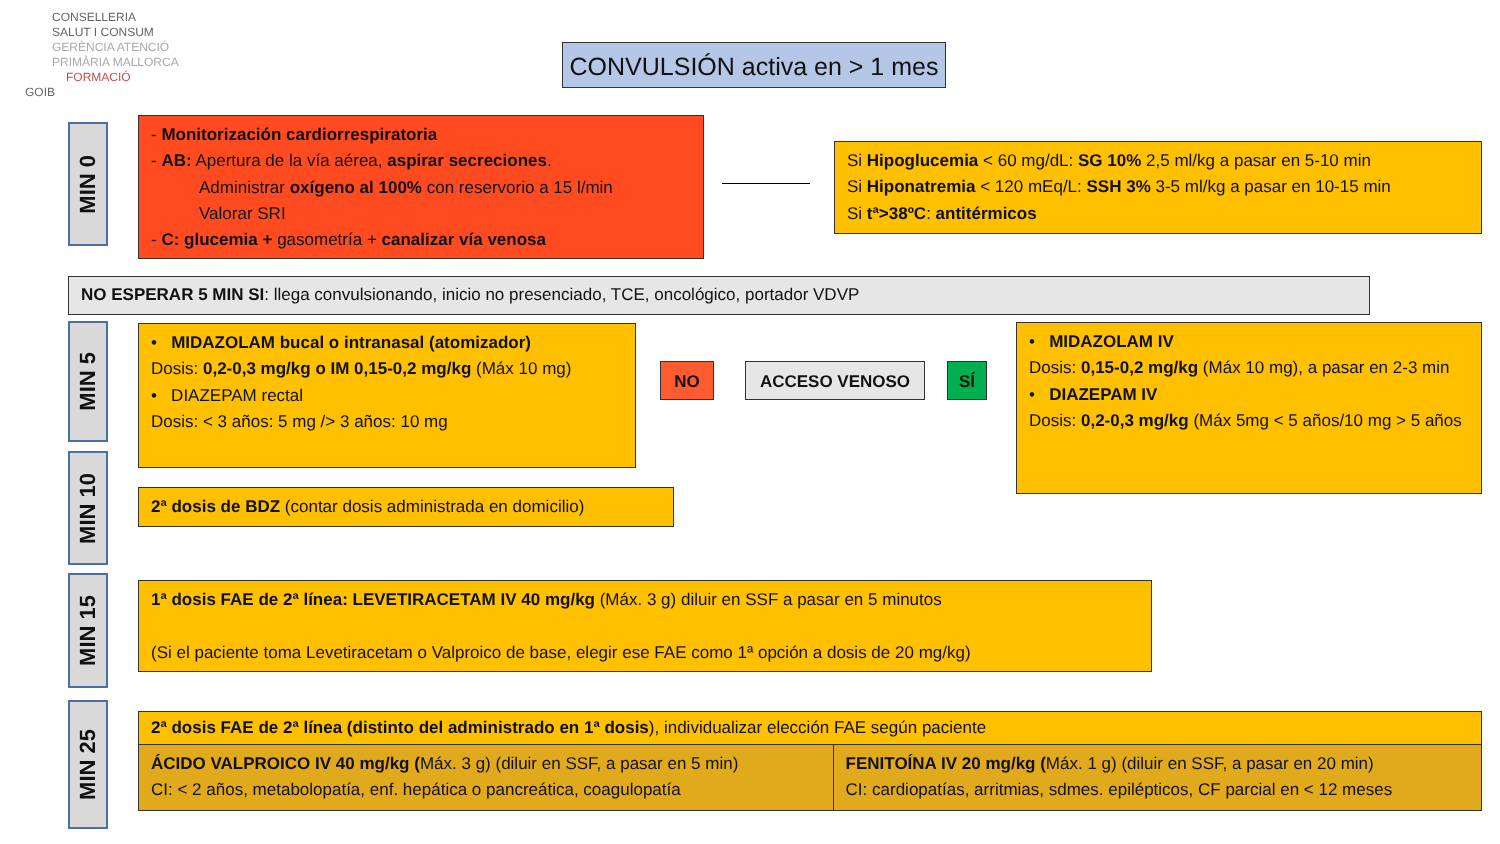CONSELLERIA
SALUT I CONSUM
GERÈNCIA ATENCIÓ
PRIMÀRIA MALLORCA
FORMACIÓ
GOIB
CONVULSIÓN activa en > 1 mes
MIN 0
- Monitorización cardiorrespiratoria
- AB: Apertura de la vía aérea, aspirar secreciones.
Administrar oxígeno al 100% con reservorio a 15 l/min
Valorar SRI
- C: glucemia + gasometría + canalizar vía venosa
Si Hipoglucemia < 60 mg/dL: SG 10% 2,5 ml/kg a pasar en 5-10 min
Si Hiponatremia < 120 mEq/L: SSH 3% 3-5 ml/kg a pasar en 10-15 min
Si tª>38ºC: antitérmicos
NO ESPERAR 5 MIN SI: llega convulsionando, inicio no presenciado, TCE, oncológico, portador VDVP
MIN 5
MIN 10
MIN 15
MIN 25
• MIDAZOLAM bucal o intranasal (atomizador)
Dosis: 0,2-0,3 mg/kg o IM 0,15-0,2 mg/kg (Máx 10 mg)
• DIAZEPAM rectal
Dosis: < 3 años: 5 mg /> 3 años: 10 mg
NO ACCESO VENOSO SÍ
• MIDAZOLAM IV
Dosis: 0,15-0,2 mg/kg (Máx 10 mg), a pasar en 2-3 min
• DIAZEPAM IV
Dosis: 0,2-0,3 mg/kg (Máx 5mg < 5 años/10 mg > 5 años
2ª dosis de BDZ (contar dosis administrada en domicilio)
1ª dosis FAE de 2ª línea: LEVETIRACETAM IV 40 mg/kg (Máx. 3 g) diluir en SSF a pasar en 5 minutos
(Si el paciente toma Levetiracetam o Valproico de base, elegir ese FAE como 1ª opción a dosis de 20 mg/kg)
| 2ª dosis FAE de 2ª línea (distinto del administrado en 1ª dosis ), individualizar elección FAE según paciente | |
| ÁCIDO VALPROICO IV 40 mg/kg ( Máx. 3 g) (diluir en SSF, a pasar en 5 min) CI: < 2 años, metabolopatía, enf. hepática o pancreática, coagulopatía | FENITOÍNA IV 20 mg/kg ( Máx. 1 g) (diluir en SSF, a pasar en 20 min) CI: cardiopatías, arritmias, sdmes. epilépticos, CF parcial en < 12 meses |